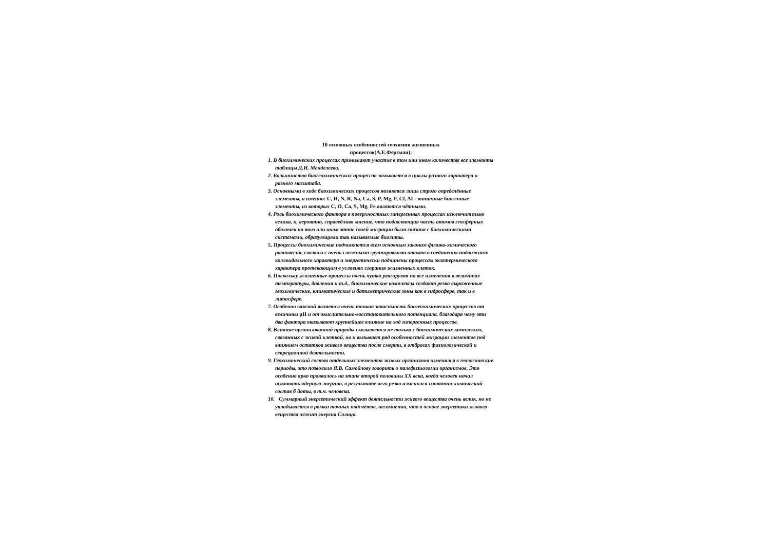10 основных особенностей геохимии жизненных
процессов(А.Е.Ферсман):
1. В биохимических процессах принимают участие в том или ином количестве все элементы таблицы Д.И. Менделеева.
2. Большинство биогеохимических процессов замыкается в циклы разного характера и разного масштаба.
3. Основными в ходе биохимических процессов являются лишь строго определённые элементы, а именно: C, H, N, R, Na, Ca, S, P, Mg, F, Cl, AI - типичные биогенные элементы, из которых C, O, Ca, S, Mg, Fe являются чётными.
4. Роль биохимического фактора в поверхностных гипергенных процессах исключительно велика, и, вероятно, справедливо мнение, что подавляющая часть атомов геосферных оболочек на том или ином этапе своей миграции была связана с биохимическими системами, образующими так называемые биолиты.
5. Процессы биохимические подчиняются всем основным законам физико-химического равновесия, связаны с очень сложными группировками атомов в соединения подвижного коллоидального характера и энергетически подчинены процессам экзотермического характера протекающим в условиях сгорания жизненных клеток.
6. Поскольку жизненные процессы очень чутко реагируют на все изменения в величинах температуры, давления и т.д., биохимические комплексы создают резко выраженные геохимические, климатические и батиметрические зоны как в гидросфере, так и в литосфере.
7. Особенно важной является очень тонкая зависимость биогеохимических процессов от величины pH и от окислительно-восстановительного потенциала, благодаря чему эти два фактора оказывают крупнейшее влияние на ход гипергенных процессов.
8. Влияние организованной природы сказывается не только с биохимических комплексах, связанных с живой клеткой, но и вызывает ряд особенностей миграции элементов под влиянием остатков живого вещества после смерти, в отбросах физиологической и секреционной деятельности.
9. Геохимический состав отдельных элементов живых организмов изменялся в геологические периоды, это позволило Я.В. Самойлову говорить о палефизиологии организмов. Это особенно ярко проявилось на этапе второй половины XX века, когда человек начал осваивать ядерную энергию, в результате чего резко изменился изотопно-химический состав б йоты, в т.ч. человека.
10. Суммарный энергетический эффект деятельности живого вещества очень велик, но не укладывается в рамки точных подсчётов, несомненно, что в основе энергетики живого вещества лежит энергия Солнца.